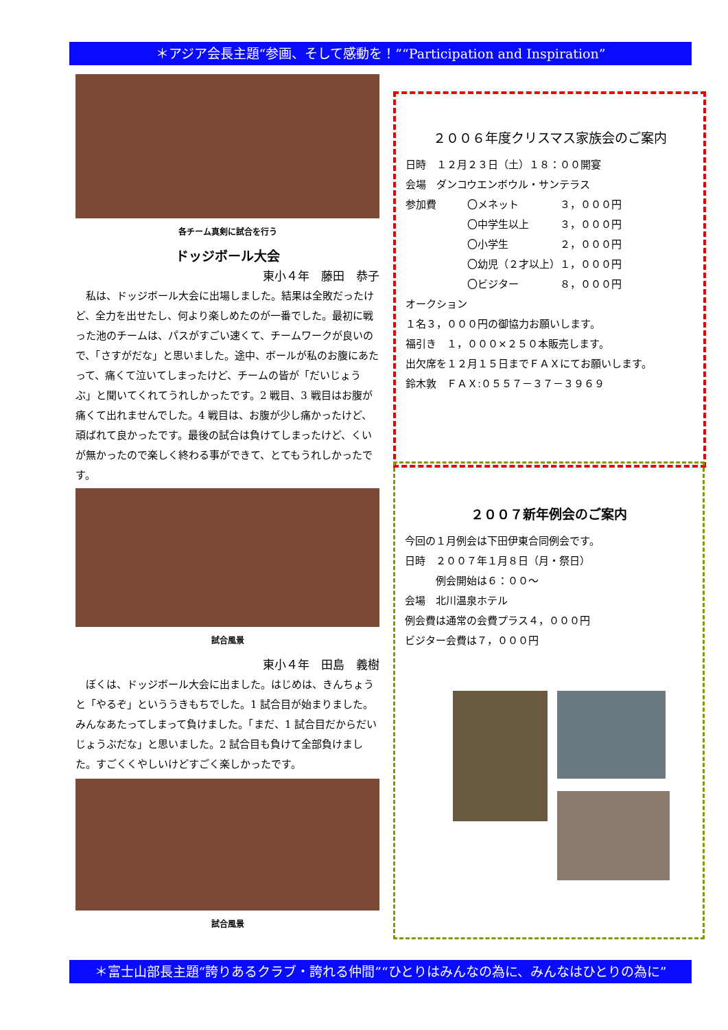＊アジア会長主題“参画、そして感動を！”“Participation and Inspiration”
各チーム真剣に試合を行う
ドッジボール大会
東小４年　藤田　恭子
　私は、ドッジボール大会に出場しました。結果は全敗だったけど、全力を出せたし、何より楽しめたのが一番でした。最初に戦った池のチームは、パスがすごい速くて、チームワークが良いので、「さすがだな」と思いました。途中、ボールが私のお腹にあたって、痛くて泣いてしまったけど、チームの皆が「だいじょうぶ」と聞いてくれてうれしかったです。2 戦目、3 戦目はお腹が痛くて出れませんでした。4 戦目は、お腹が少し痛かったけど、頑ばれて良かったです。最後の試合は負けてしまったけど、くいが無かったので楽しく終わる事ができて、とてもうれしかったです。
試合風景
東小４年　田島　義樹
　ぼくは、ドッジボール大会に出ました。はじめは、きんちょうと「やるぞ」といううきもちでした。1 試合目が始まりました。みんなあたってしまって負けました。「まだ、1 試合目だからだいじょうぶだな」と思いました。2 試合目も負けて全部負けました。すごくくやしいけどすごく楽しかったです。
試合風景
２００６年度クリスマス家族会のご案内
日時　１２月２３日（土）１８：００開宴
会場　ダンコウエンボウル・サンテラス
参加費　　　〇メネット　　　　３，０００円
　　　　　　〇中学生以上　　　３，０００円
　　　　　　〇小学生　　　　　２，０００円
　　　　　　〇幼児（２才以上）１，０００円
　　　　　　〇ビジター　　　　８，０００円
オークション
１名３，０００円の御協力お願いします。
福引き　１，０００×２５０本販売します。
出欠席を１２月１５日までＦＡＸにてお願いします。
鈴木敦　ＦＡＸ:０５５７－３７－３９６９
２００７新年例会のご案内
今回の１月例会は下田伊東合同例会です。
日時　２００７年１月８日（月・祭日）
　　　例会開始は６：００～
会場　北川温泉ホテル
例会費は通常の会費プラス４，０００円
ビジター会費は７，０００円
＊富士山部長主題“誇りあるクラブ・誇れる仲間”“ひとりはみんなの為に、みんなはひとりの為に”